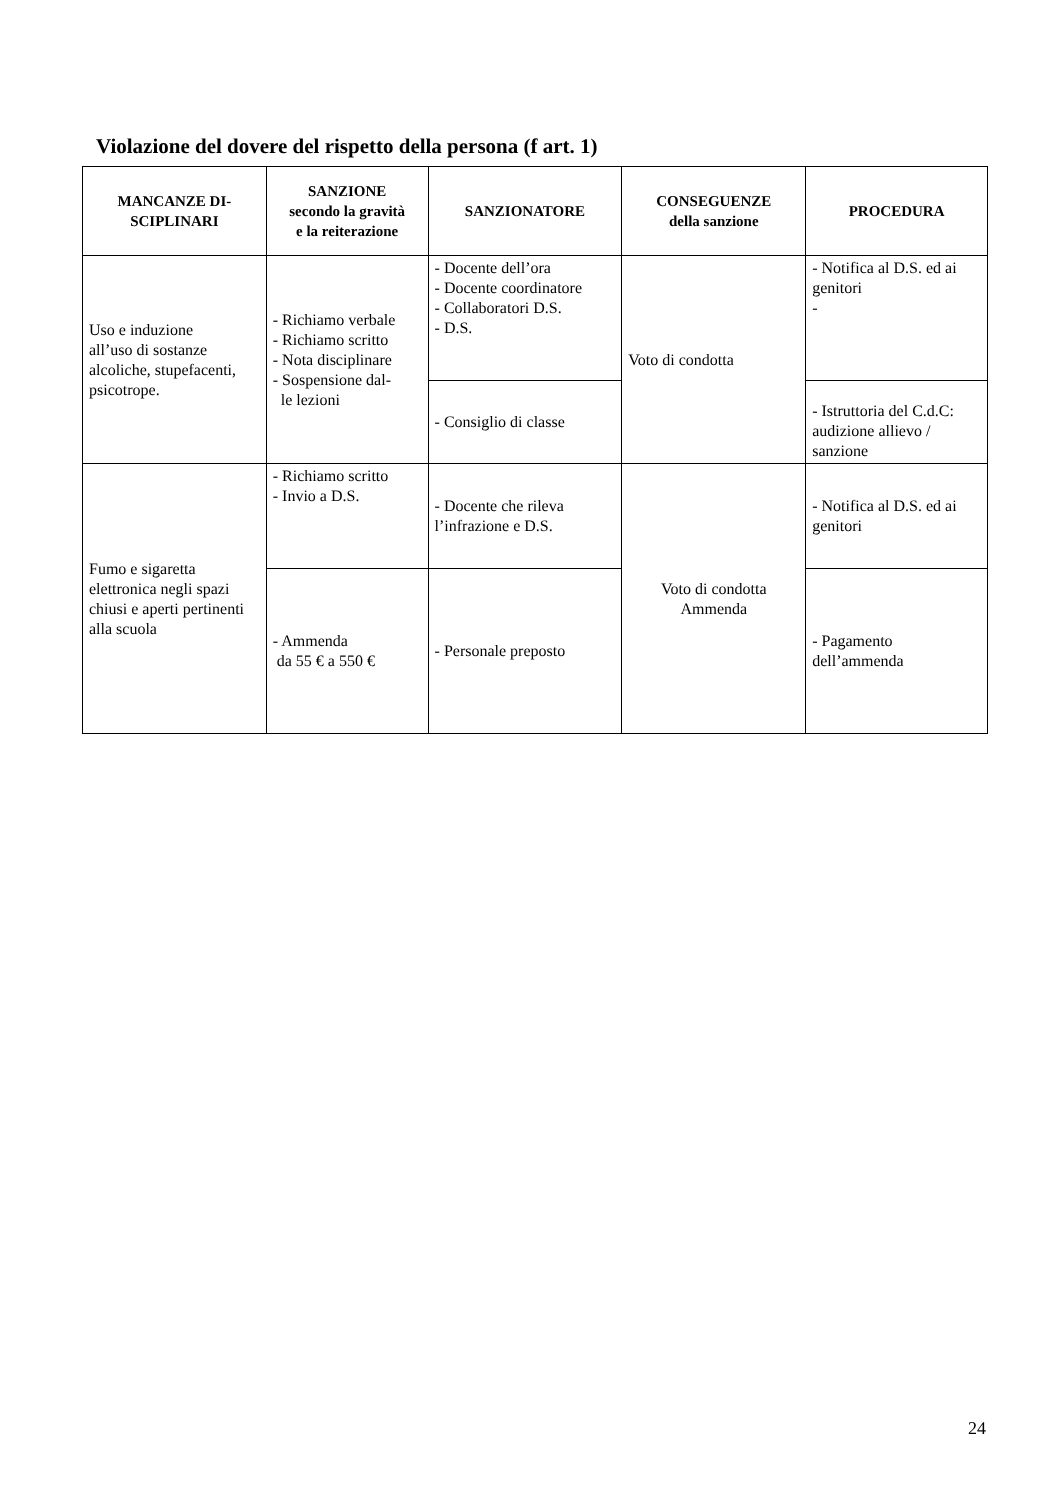Violazione del dovere del rispetto della persona (f art. 1)
| MANCANZE DI- SCIPLINARI | SANZIONE secondo la gravità e la reiterazione | SANZIONATORE | CONSEGUENZE della sanzione | PROCEDURA |
| --- | --- | --- | --- | --- |
| Uso e induzione all’uso di sostanze alcoliche, stupefacenti, psicotrope. | - Richiamo verbale - Richiamo scritto - Nota disciplinare - Sospensione dal- le lezioni | - Docente dell’ora - Docente coordinatore - Collaboratori D.S. - D.S. | Voto di condotta | - Notifica al D.S. ed ai genitori - |
| | | - Consiglio di classe | | - Istruttoria del C.d.C: audizione allievo / sanzione |
| Fumo e sigaretta elettronica negli spazi chiusi e aperti pertinenti alla scuola | - Richiamo scritto - Invio a D.S. | - Docente che rileva l’infrazione e D.S. | Voto di condotta Ammenda | - Notifica al D.S. ed ai genitori |
| | - Ammenda da 55 € a 550 € | - Personale preposto | | - Pagamento dell’ammenda |
24